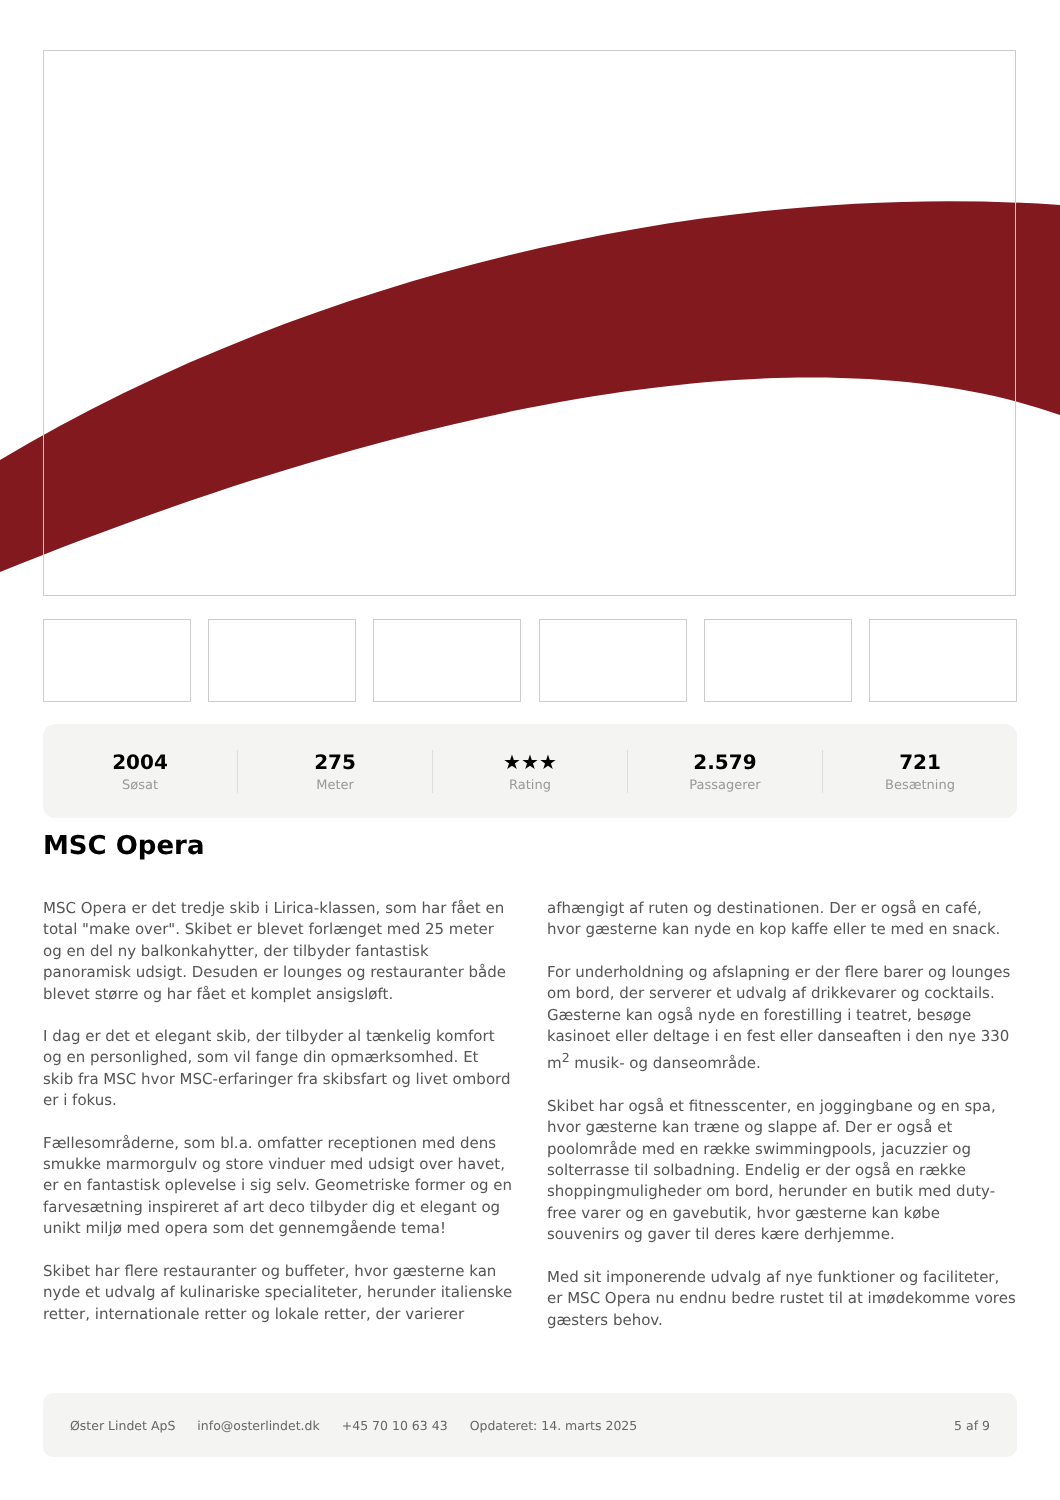2004
Søsat
275
Meter
★★★
Rating
2.579
Passagerer
721
Besætning
MSC Opera
MSC Opera er det tredje skib i Lirica-klassen, som har fået en total "make over". Skibet er blevet forlænget med 25 meter og en del ny balkonkahytter, der tilbyder fantastisk panoramisk udsigt. Desuden er lounges og restauranter både blevet større og har fået et komplet ansigsløft.
I dag er det et elegant skib, der tilbyder al tænkelig komfort og en personlighed, som vil fange din opmærksomhed. Et skib fra MSC hvor MSC-erfaringer fra skibsfart og livet ombord er i fokus.
Fællesområderne, som bl.a. omfatter receptionen med dens smukke marmorgulv og store vinduer med udsigt over havet, er en fantastisk oplevelse i sig selv. Geometriske former og en farvesætning inspireret af art deco tilbyder dig et elegant og unikt miljø med opera som det gennemgående tema!
Skibet har flere restauranter og buffeter, hvor gæsterne kan nyde et udvalg af kulinariske specialiteter, herunder italienske retter, internationale retter og lokale retter, der varierer afhængigt af ruten og destinationen. Der er også en café, hvor gæsterne kan nyde en kop kaffe eller te med en snack.
For underholdning og afslapning er der flere barer og lounges om bord, der serverer et udvalg af drikkevarer og cocktails. Gæsterne kan også nyde en forestilling i teatret, besøge kasinoet eller deltage i en fest eller danseaften i den nye 330 m<sup>2</sup> musik- og danseområde.
Skibet har også et fitnesscenter, en joggingbane og en spa, hvor gæsterne kan træne og slappe af. Der er også et poolområde med en række swimmingpools, jacuzzier og solterrasse til solbadning. Endelig er der også en række shoppingmuligheder om bord, herunder en butik med duty-free varer og en gavebutik, hvor gæsterne kan købe souvenirs og gaver til deres kære derhjemme.
Med sit imponerende udvalg af nye funktioner og faciliteter, er MSC Opera nu endnu bedre rustet til at imødekomme vores gæsters behov.
Øster Lindet ApS info@osterlindet.dk +45 70 10 63 43 Opdateret: 14. marts 2025 5 af 9